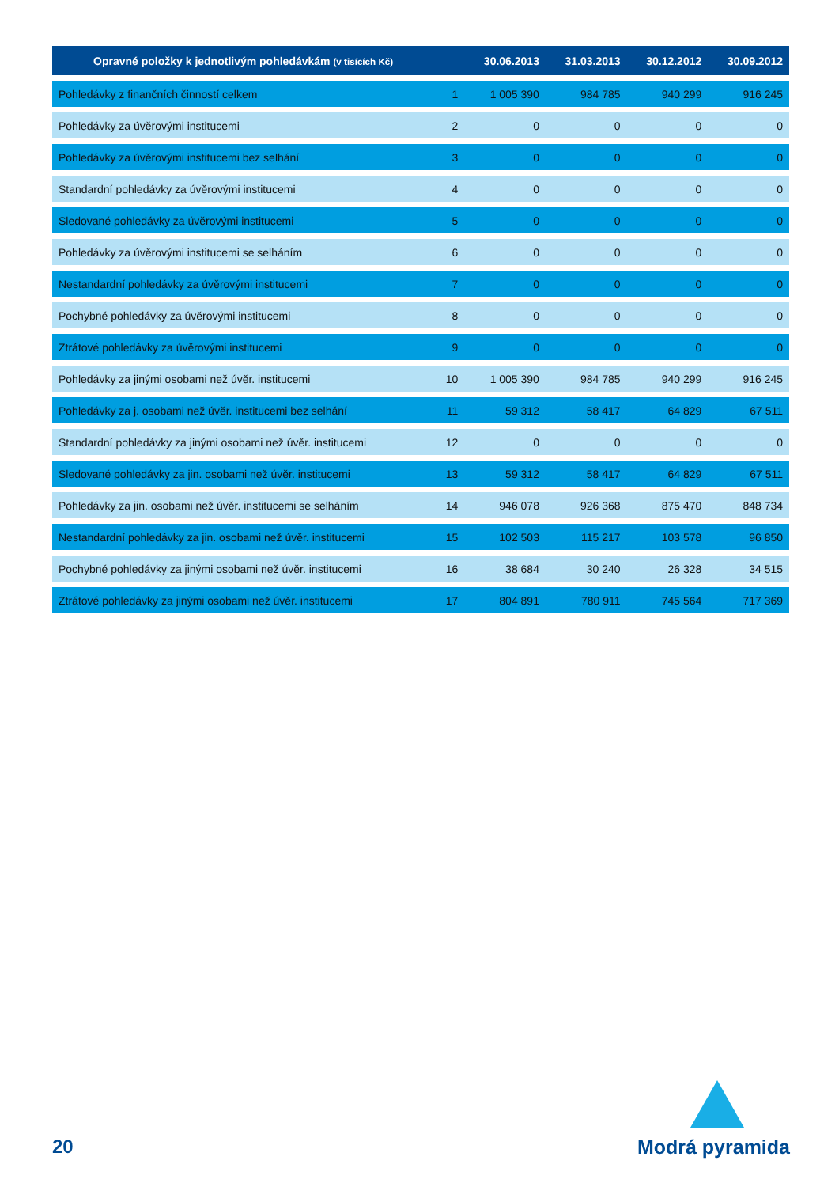| Opravné položky k jednotlivým pohledávkám (v tisících Kč) | | 30.06.2013 | 31.03.2013 | 30.12.2012 | 30.09.2012 |
| --- | --- | --- | --- | --- | --- |
| Pohledávky z finančních činností celkem | 1 | 1 005 390 | 984 785 | 940 299 | 916 245 |
| Pohledávky za úvěrovými institucemi | 2 | 0 | 0 | 0 | 0 |
| Pohledávky za úvěrovými institucemi bez selhání | 3 | 0 | 0 | 0 | 0 |
| Standardní pohledávky za úvěrovými institucemi | 4 | 0 | 0 | 0 | 0 |
| Sledované pohledávky za úvěrovými institucemi | 5 | 0 | 0 | 0 | 0 |
| Pohledávky za úvěrovými institucemi se selháním | 6 | 0 | 0 | 0 | 0 |
| Nestandardní pohledávky za úvěrovými institucemi | 7 | 0 | 0 | 0 | 0 |
| Pochybné pohledávky za úvěrovými institucemi | 8 | 0 | 0 | 0 | 0 |
| Ztrátové pohledávky za úvěrovými institucemi | 9 | 0 | 0 | 0 | 0 |
| Pohledávky za jinými osobami než úvěr. institucemi | 10 | 1 005 390 | 984 785 | 940 299 | 916 245 |
| Pohledávky za j. osobami než úvěr. institucemi bez selhání | 11 | 59 312 | 58 417 | 64 829 | 67 511 |
| Standardní pohledávky za jinými osobami než úvěr. institucemi | 12 | 0 | 0 | 0 | 0 |
| Sledované pohledávky za jin. osobami než úvěr. institucemi | 13 | 59 312 | 58 417 | 64 829 | 67 511 |
| Pohledávky za jin. osobami než úvěr. institucemi se selháním | 14 | 946 078 | 926 368 | 875 470 | 848 734 |
| Nestandardní pohledávky za jin. osobami než úvěr. institucemi | 15 | 102 503 | 115 217 | 103 578 | 96 850 |
| Pochybné pohledávky za jinými osobami než úvěr. institucemi | 16 | 38 684 | 30 240 | 26 328 | 34 515 |
| Ztrátové pohledávky za jinými osobami než úvěr. institucemi | 17 | 804 891 | 780 911 | 745 564 | 717 369 |
20 Modrá pyramida